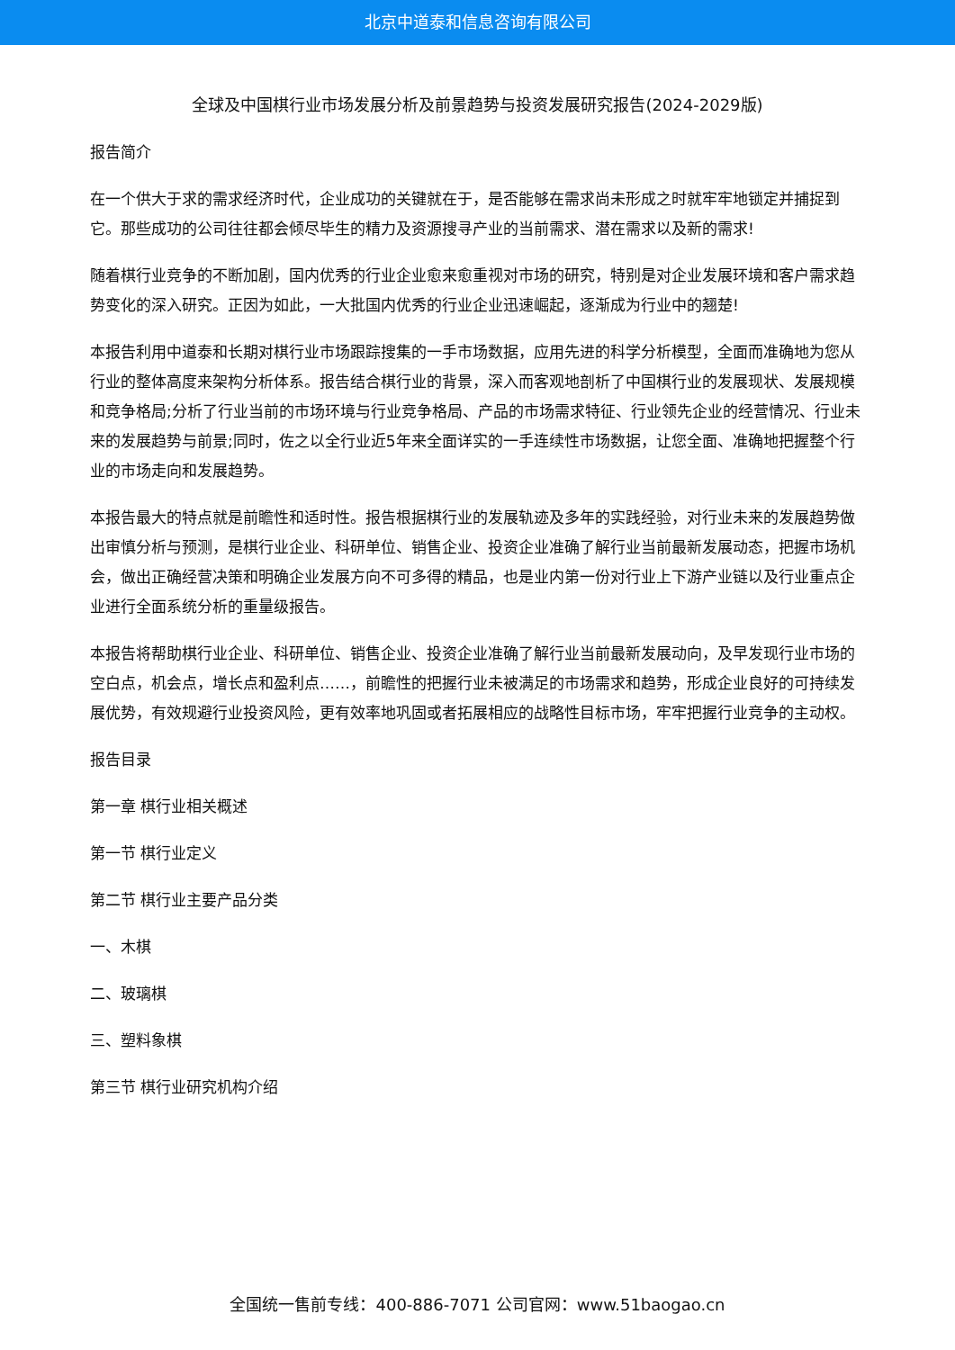北京中道泰和信息咨询有限公司
全球及中国棋行业市场发展分析及前景趋势与投资发展研究报告(2024-2029版)
报告简介
在一个供大于求的需求经济时代，企业成功的关键就在于，是否能够在需求尚未形成之时就牢牢地锁定并捕捉到它。那些成功的公司往往都会倾尽毕生的精力及资源搜寻产业的当前需求、潜在需求以及新的需求!
随着棋行业竞争的不断加剧，国内优秀的行业企业愈来愈重视对市场的研究，特别是对企业发展环境和客户需求趋势变化的深入研究。正因为如此，一大批国内优秀的行业企业迅速崛起，逐渐成为行业中的翘楚!
本报告利用中道泰和长期对棋行业市场跟踪搜集的一手市场数据，应用先进的科学分析模型，全面而准确地为您从行业的整体高度来架构分析体系。报告结合棋行业的背景，深入而客观地剖析了中国棋行业的发展现状、发展规模和竞争格局;分析了行业当前的市场环境与行业竞争格局、产品的市场需求特征、行业领先企业的经营情况、行业未来的发展趋势与前景;同时，佐之以全行业近5年来全面详实的一手连续性市场数据，让您全面、准确地把握整个行业的市场走向和发展趋势。
本报告最大的特点就是前瞻性和适时性。报告根据棋行业的发展轨迹及多年的实践经验，对行业未来的发展趋势做出审慎分析与预测，是棋行业企业、科研单位、销售企业、投资企业准确了解行业当前最新发展动态，把握市场机会，做出正确经营决策和明确企业发展方向不可多得的精品，也是业内第一份对行业上下游产业链以及行业重点企业进行全面系统分析的重量级报告。
本报告将帮助棋行业企业、科研单位、销售企业、投资企业准确了解行业当前最新发展动向，及早发现行业市场的空白点，机会点，增长点和盈利点……，前瞻性的把握行业未被满足的市场需求和趋势，形成企业良好的可持续发展优势，有效规避行业投资风险，更有效率地巩固或者拓展相应的战略性目标市场，牢牢把握行业竞争的主动权。
报告目录
第一章 棋行业相关概述
第一节 棋行业定义
第二节 棋行业主要产品分类
一、木棋
二、玻璃棋
三、塑料象棋
第三节 棋行业研究机构介绍
全国统一售前专线：400-886-7071 公司官网：www.51baogao.cn